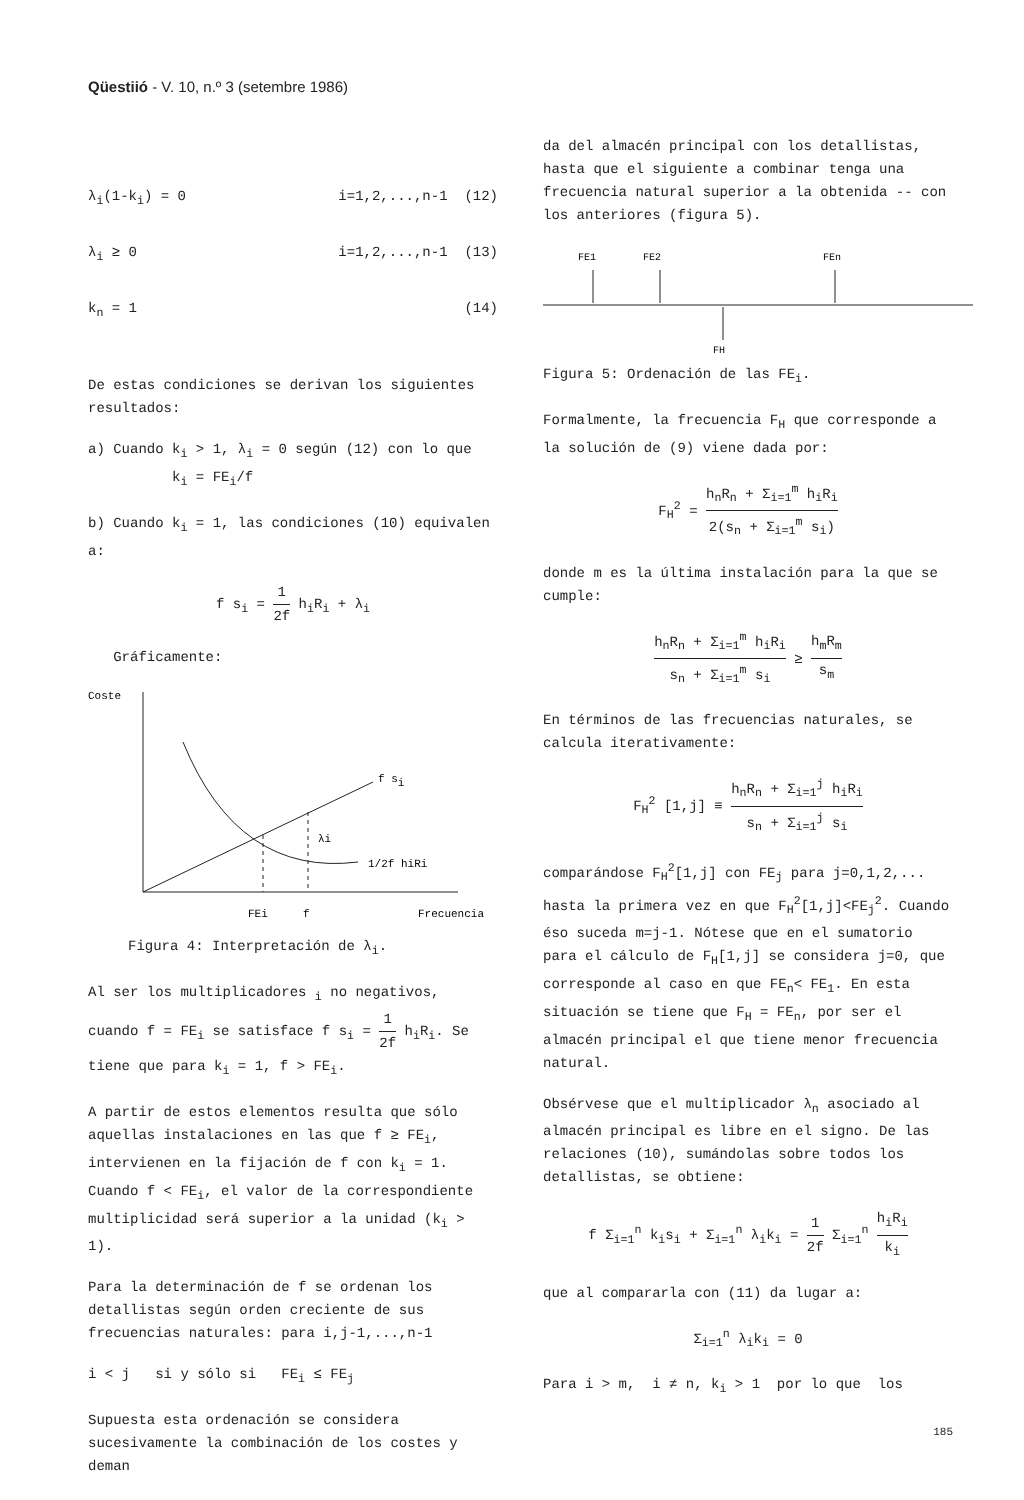Qüestiió - V. 10, n.º 3 (setembre 1986)
λ<sub>i</sub>(1-k<sub>i</sub>) = 0 i=1,2,...,n-1 (12)
λ<sub>i</sub> ≥ 0 i=1,2,...,n-1 (13)
k<sub>n</sub> = 1 (14)
De estas condiciones se derivan los siguientes resultados:
a) Cuando k<sub>i</sub> > 1, λ<sub>i</sub> = 0 según (12) con lo que
k<sub>i</sub> = FE<sub>i</sub>/f
b) Cuando k<sub>i</sub> = 1, las condiciones (10) equivalen a:
f s<sub>i</sub> = 1 2f h<sub>i</sub>R<sub>i</sub> + λ<sub>i</sub>
Gráficamente:
Coste
f si
λi
1/2f hiRi
FEi
f
Frecuencia
Figura 4: Interpretación de λ<sub>i</sub>.
Al ser los multiplicadores <sub>i</sub> no negativos, cuando f = FE<sub>i</sub> se satisface f s<sub>i</sub> = 1 2f h<sub>i</sub>R<sub>i</sub>. Se tiene que para k<sub>i</sub> = 1, f > FE<sub>i</sub>.
A partir de estos elementos resulta que sólo aquellas instalaciones en las que f ≥ FE<sub>i</sub>, intervienen en la fijación de f con k<sub>i</sub> = 1. Cuando f < FE<sub>i</sub>, el valor de la correspondiente multiplicidad será superior a la unidad (k<sub>i</sub> > 1).
Para la determinación de f se ordenan los detallistas según orden creciente de sus frecuencias naturales: para i,j-1,...,n-1
i < j si y sólo si FE<sub>i</sub> ≤ FE<sub>j</sub>
Supuesta esta ordenación se considera sucesivamente la combinación de los costes y deman
da del almacén principal con los detallistas, hasta que el siguiente a combinar tenga una frecuencia natural superior a la obtenida -- con los anteriores (figura 5).
FE1
FE2
FEn
FH
Figura 5: Ordenación de las FE<sub>i</sub>.
Formalmente, la frecuencia F<sub>H</sub> que corresponde a la solución de (9) viene dada por:
F<sub>H</sub><sup>2</sup> = h<sub>n</sub>R<sub>n</sub> + Σ<sub>i=1</sub><sup>m</sup> h<sub>i</sub>R<sub>i</sub> 2(s<sub>n</sub> + Σ<sub>i=1</sub><sup>m</sup> s<sub>i</sub>)
donde m es la última instalación para la que se cumple:
h<sub>n</sub>R<sub>n</sub> + Σ<sub>i=1</sub><sup>m</sup> h<sub>i</sub>R<sub>i</sub> s<sub>n</sub> + Σ<sub>i=1</sub><sup>m</sup> s<sub>i</sub> ≥ h<sub>m</sub>R<sub>m</sub> s<sub>m</sub>
En términos de las frecuencias naturales, se calcula iterativamente:
F<sub>H</sub><sup>2</sup> [1,j] ≡ h<sub>n</sub>R<sub>n</sub> + Σ<sub>i=1</sub><sup>j</sup> h<sub>i</sub>R<sub>i</sub> s<sub>n</sub> + Σ<sub>i=1</sub><sup>j</sup> s<sub>i</sub>
comparándose F<sub>H</sub><sup>2</sup>[1,j] con FE<sub>j</sub> para j=0,1,2,... hasta la primera vez en que F<sub>H</sub><sup>2</sup>[1,j]<FE<sub>j</sub><sup>2</sup>. Cuando éso suceda m=j-1. Nótese que en el sumatorio para el cálculo de F<sub>H</sub>[1,j] se considera j=0, que corresponde al caso en que FE<sub>n</sub>< FE<sub>1</sub>. En esta situación se tiene que F<sub>H</sub> = FE<sub>n</sub>, por ser el almacén principal el que tiene menor frecuencia natural.
Obsérvese que el multiplicador λ<sub>n</sub> asociado al almacén principal es libre en el signo. De las relaciones (10), sumándolas sobre todos los detallistas, se obtiene:
f Σ<sub>i=1</sub><sup>n</sup> k<sub>i</sub>s<sub>i</sub> + Σ<sub>i=1</sub><sup>n</sup> λ<sub>i</sub>k<sub>i</sub> = 1 2f Σ<sub>i=1</sub><sup>n</sup> h<sub>i</sub>R<sub>i</sub> k<sub>i</sub>
que al compararla con (11) da lugar a:
Σ<sub>i=1</sub><sup>n</sup> λ<sub>i</sub>k<sub>i</sub> = 0
Para i > m, i ≠ n, k<sub>i</sub> > 1 por lo que los
185